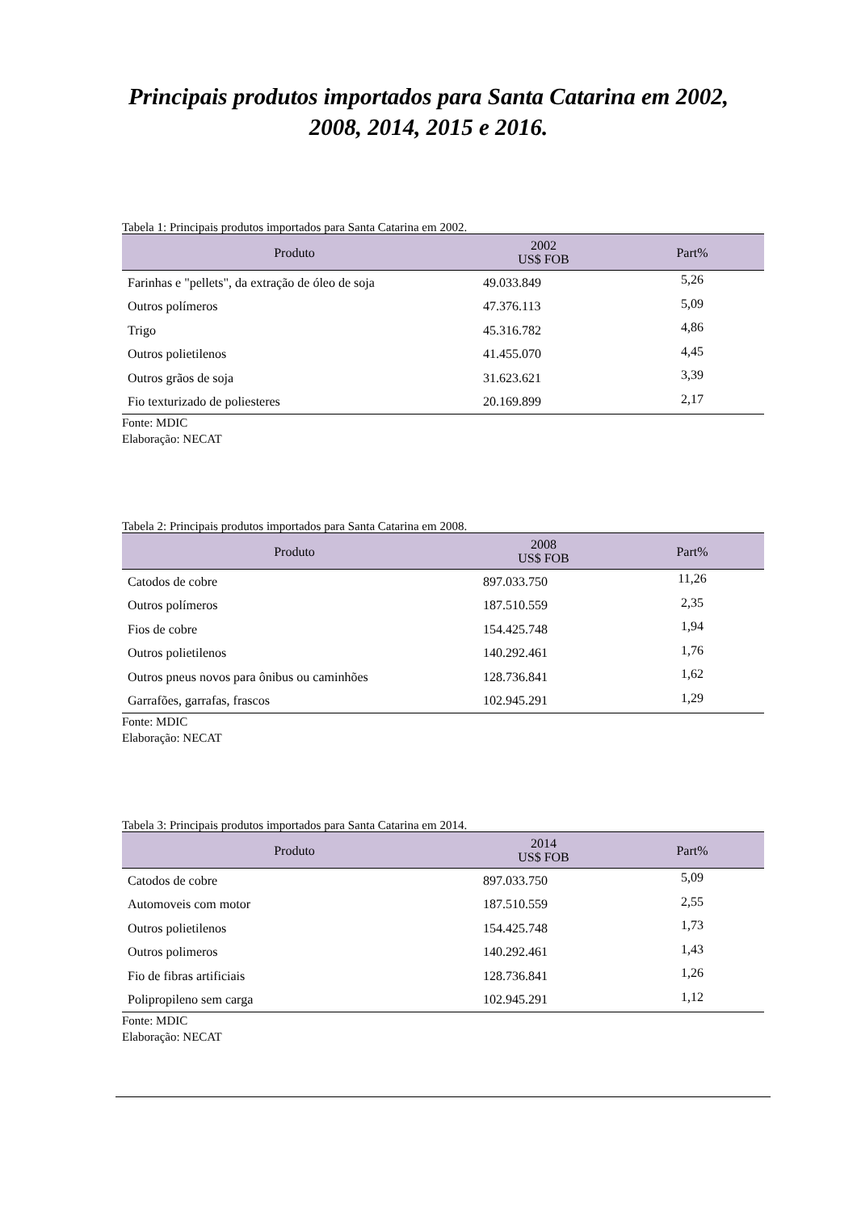Principais produtos importados para Santa Catarina em 2002,
2008, 2014, 2015 e 2016.
Tabela 1: Principais produtos importados para Santa Catarina em 2002.
| Produto | 2002 US$ FOB | Part% |
| --- | --- | --- |
| Farinhas e "pellets", da extração de óleo de soja | 49.033.849 | 5,26 |
| Outros polímeros | 47.376.113 | 5,09 |
| Trigo | 45.316.782 | 4,86 |
| Outros polietilenos | 41.455.070 | 4,45 |
| Outros grãos de soja | 31.623.621 | 3,39 |
| Fio texturizado de poliesteres | 20.169.899 | 2,17 |
Fonte: MDIC
Elaboração: NECAT
Tabela 2: Principais produtos importados para Santa Catarina em 2008.
| Produto | 2008 US$ FOB | Part% |
| --- | --- | --- |
| Catodos de cobre | 897.033.750 | 11,26 |
| Outros polímeros | 187.510.559 | 2,35 |
| Fios de cobre | 154.425.748 | 1,94 |
| Outros polietilenos | 140.292.461 | 1,76 |
| Outros pneus novos para ônibus ou caminhões | 128.736.841 | 1,62 |
| Garrafões, garrafas, frascos | 102.945.291 | 1,29 |
Fonte: MDIC
Elaboração: NECAT
Tabela 3: Principais produtos importados para Santa Catarina em 2014.
| Produto | 2014 US$ FOB | Part% |
| --- | --- | --- |
| Catodos de cobre | 897.033.750 | 5,09 |
| Automoveis com motor | 187.510.559 | 2,55 |
| Outros polietilenos | 154.425.748 | 1,73 |
| Outros polimeros | 140.292.461 | 1,43 |
| Fio de fibras artificiais | 128.736.841 | 1,26 |
| Polipropileno sem carga | 102.945.291 | 1,12 |
Fonte: MDIC
Elaboração: NECAT